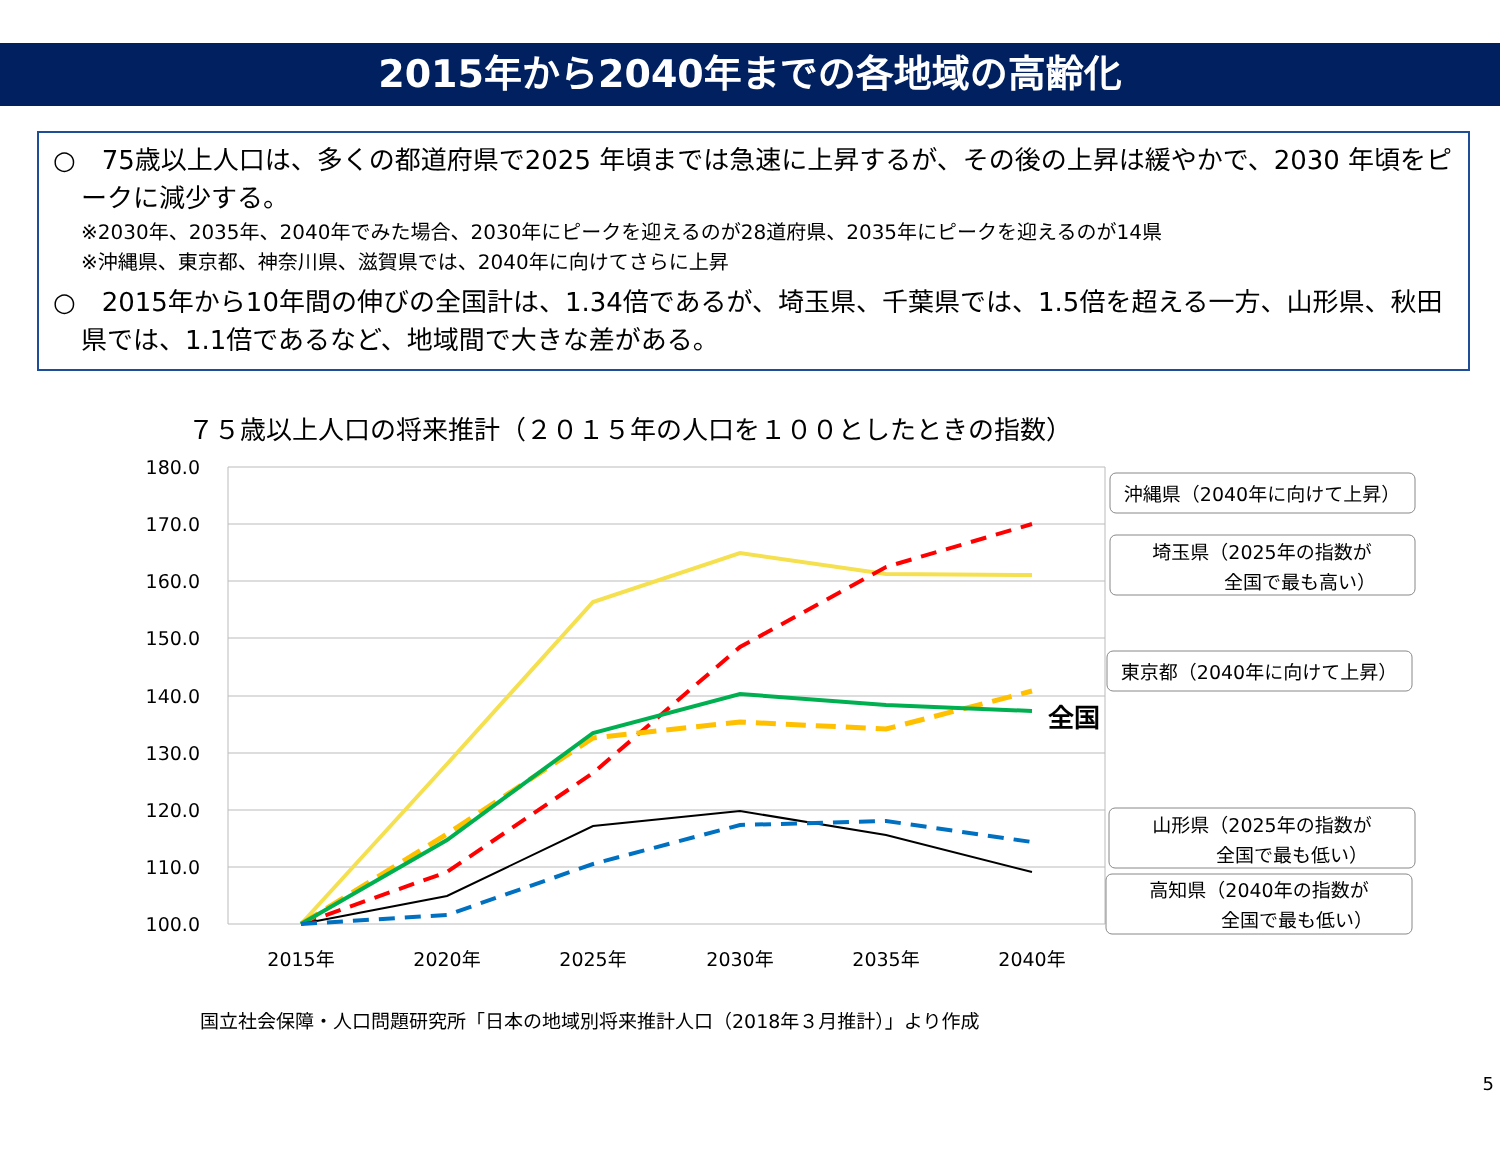2015年から2040年までの各地域の高齢化
○　75歳以上人口は、多くの都道府県で2025 年頃までは急速に上昇するが、その後の上昇は緩やかで、2030 年頃をピークに減少する。
※2030年、2035年、2040年でみた場合、2030年にピークを迎えるのが28道府県、2035年にピークを迎えるのが14県
※沖縄県、東京都、神奈川県、滋賀県では、2040年に向けてさらに上昇
○　2015年から10年間の伸びの全国計は、1.34倍であるが、埼玉県、千葉県では、1.5倍を超える一方、山形県、秋田県では、1.1倍であるなど、地域間で大きな差がある。
７５歳以上人口の将来推計（２０１５年の人口を１００としたときの指数）
180.0
170.0
160.0
150.0
140.0
130.0
120.0
110.0
100.0
2015年
2020年
2025年
2030年
2035年
2040年
全国
沖縄県（2040年に向けて上昇）
埼玉県（2025年の指数が
全国で最も高い）
東京都（2040年に向けて上昇）
山形県（2025年の指数が
全国で最も低い）
高知県（2040年の指数が
全国で最も低い）
国立社会保障・人口問題研究所「日本の地域別将来推計人口（2018年３月推計）」より作成
5